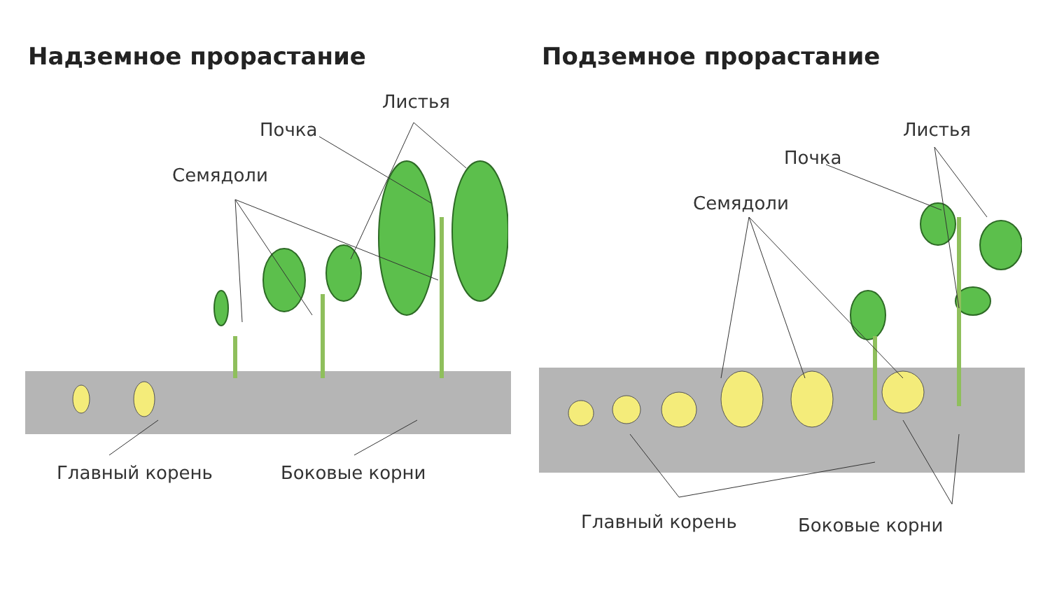Надземное прорастание
Листья
Почка
Семядоли
Главный корень Боковые корни
Подземное прорастание
Листья
Почка
Семядоли
Главный корень Боковые корни